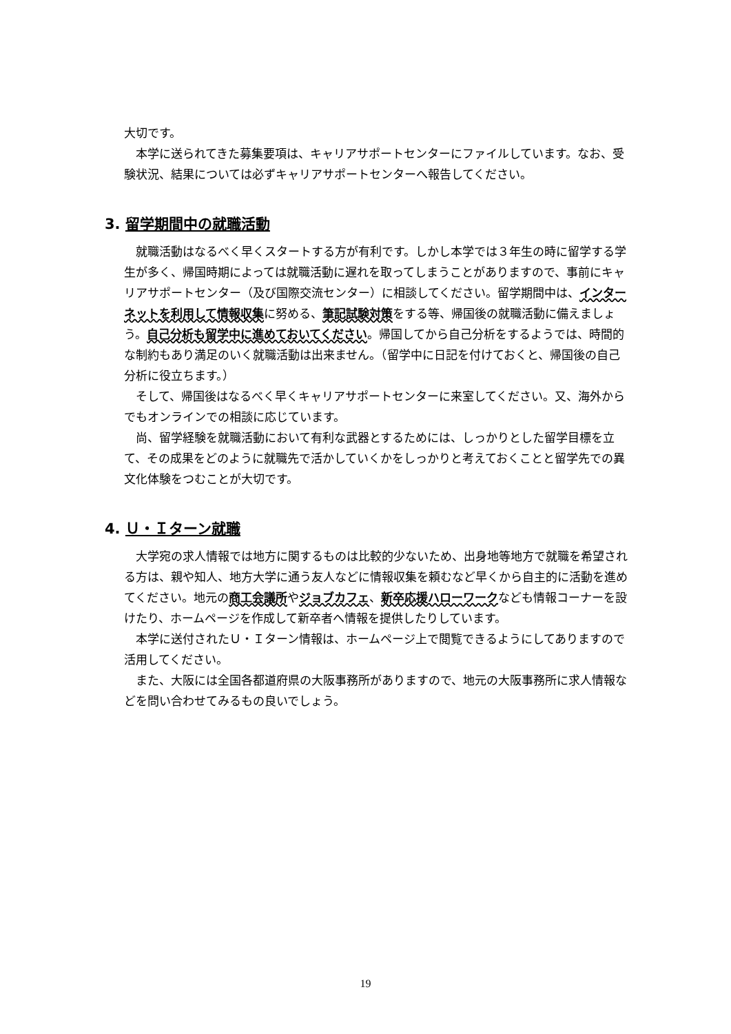大切です。
　本学に送られてきた募集要項は、キャリアサポートセンターにファイルしています。なお、受験状況、結果については必ずキャリアサポートセンターへ報告してください。
3. 留学期間中の就職活動
　就職活動はなるべく早くスタートする方が有利です。しかし本学では３年生の時に留学する学生が多く、帰国時期によっては就職活動に遅れを取ってしまうことがありますので、事前にキャリアサポートセンター（及び国際交流センター）に相談してください。留学期間中は、インターネットを利用して情報収集に努める、筆記試験対策をする等、帰国後の就職活動に備えましょう。自己分析も留学中に進めておいてください。帰国してから自己分析をするようでは、時間的な制約もあり満足のいく就職活動は出来ません。（留学中に日記を付けておくと、帰国後の自己分析に役立ちます。）
　そして、帰国後はなるべく早くキャリアサポートセンターに来室してください。又、海外からでもオンラインでの相談に応じています。
　尚、留学経験を就職活動において有利な武器とするためには、しっかりとした留学目標を立て、その成果をどのように就職先で活かしていくかをしっかりと考えておくことと留学先での異文化体験をつむことが大切です。
4. Ｕ・Ｉターン就職
　大学宛の求人情報では地方に関するものは比較的少ないため、出身地等地方で就職を希望される方は、親や知人、地方大学に通う友人などに情報収集を頼むなど早くから自主的に活動を進めてください。地元の商工会議所やジョブカフェ、新卒応援ハローワークなども情報コーナーを設けたり、ホームページを作成して新卒者へ情報を提供したりしています。
　本学に送付されたＵ・Ｉターン情報は、ホームページ上で閲覧できるようにしてありますので活用してください。
　また、大阪には全国各都道府県の大阪事務所がありますので、地元の大阪事務所に求人情報などを問い合わせてみるもの良いでしょう。
19